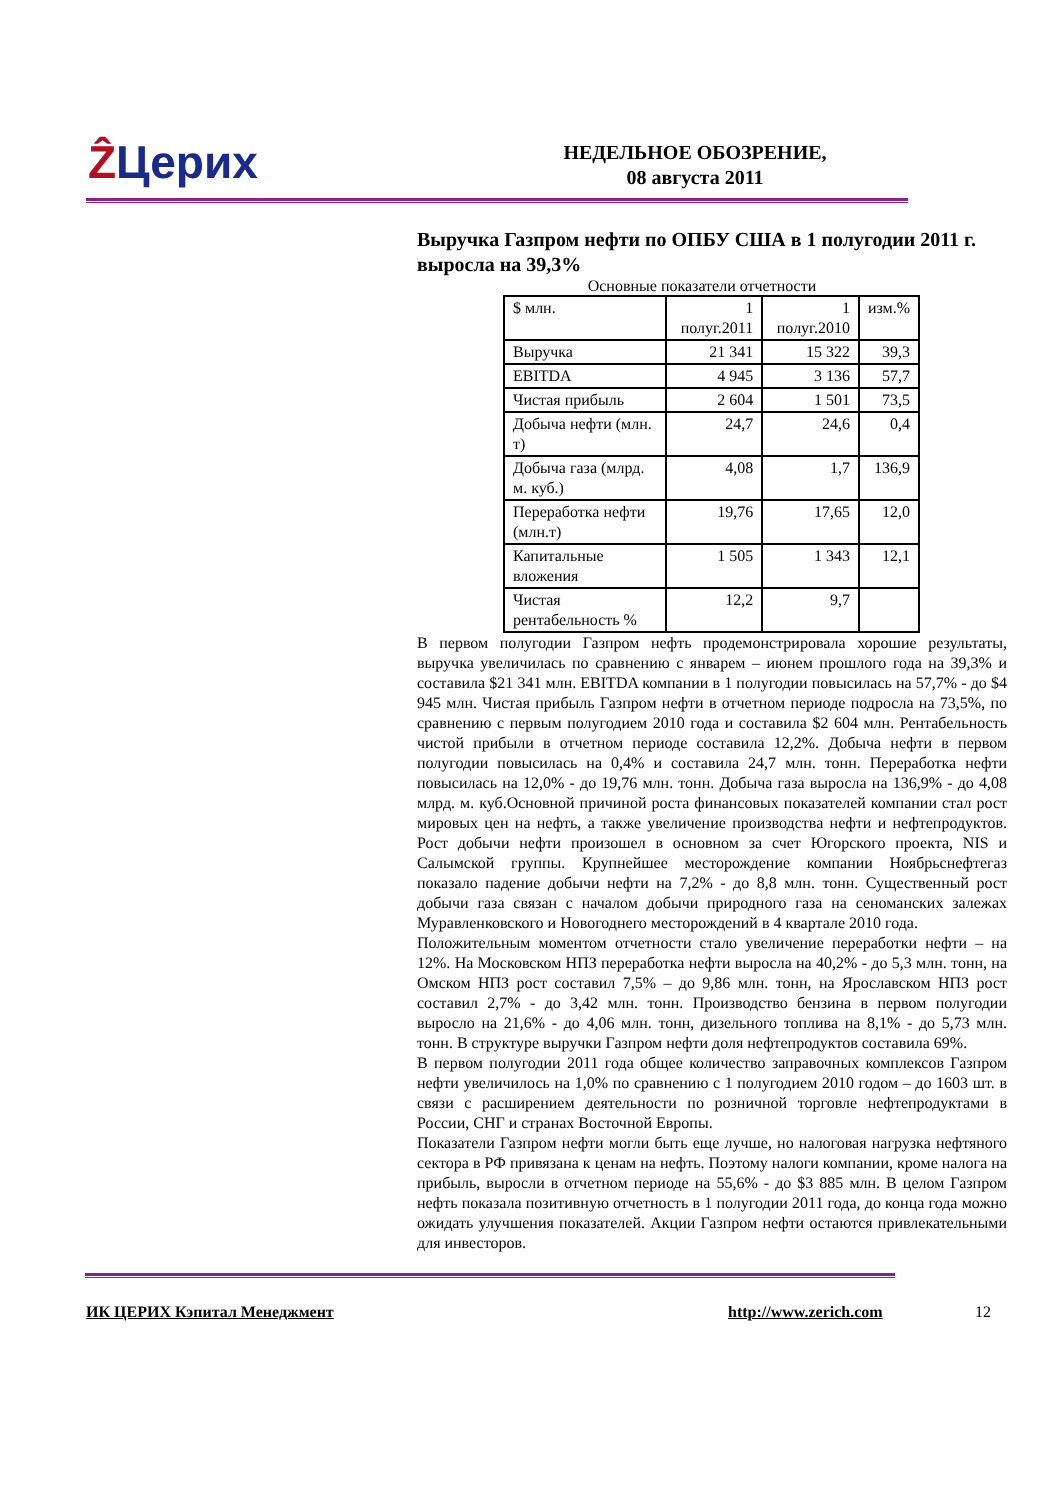ẐЦерих
НЕДЕЛЬНОЕ ОБОЗРЕНИЕ,
08 августа 2011
Выручка Газпром нефти по ОПБУ США в 1 полугодии 2011 г. выросла на 39,3%
Основные показатели отчетности
| $ млн. | 1 полуг.2011 | 1 полуг.2010 | изм.% |
| --- | --- | --- | --- |
| Выручка | 21 341 | 15 322 | 39,3 |
| EBITDA | 4 945 | 3 136 | 57,7 |
| Чистая прибыль | 2 604 | 1 501 | 73,5 |
| Добыча нефти (млн. т) | 24,7 | 24,6 | 0,4 |
| Добыча газа (млрд. м. куб.) | 4,08 | 1,7 | 136,9 |
| Переработка нефти (млн.т) | 19,76 | 17,65 | 12,0 |
| Капитальные вложения | 1 505 | 1 343 | 12,1 |
| Чистая рентабельность % | 12,2 | 9,7 | |
В первом полугодии Газпром нефть продемонстрировала хорошие результаты, выручка увеличилась по сравнению с январем – июнем прошлого года на 39,3% и составила $21 341 млн. EBITDA компании в 1 полугодии повысилась на 57,7% - до $4 945 млн. Чистая прибыль Газпром нефти в отчетном периоде подросла на 73,5%, по сравнению с первым полугодием 2010 года и составила $2 604 млн. Рентабельность чистой прибыли в отчетном периоде составила 12,2%. Добыча нефти в первом полугодии повысилась на 0,4% и составила 24,7 млн. тонн. Переработка нефти повысилась на 12,0% - до 19,76 млн. тонн. Добыча газа выросла на 136,9% - до 4,08 млрд. м. куб.Основной причиной роста финансовых показателей компании стал рост мировых цен на нефть, а также увеличение производства нефти и нефтепродуктов. Рост добычи нефти произошел в основном за счет Югорского проекта, NIS и Салымской группы. Крупнейшее месторождение компании Ноябрьснефтегаз показало падение добычи нефти на 7,2% - до 8,8 млн. тонн. Существенный рост добычи газа связан с началом добычи природного газа на сеноманских залежах Муравленковского и Новогоднего месторождений в 4 квартале 2010 года.
Положительным моментом отчетности стало увеличение переработки нефти – на 12%. На Московском НПЗ переработка нефти выросла на 40,2% - до 5,3 млн. тонн, на Омском НПЗ рост составил 7,5% – до 9,86 млн. тонн, на Ярославском НПЗ рост составил 2,7% - до 3,42 млн. тонн. Производство бензина в первом полугодии выросло на 21,6% - до 4,06 млн. тонн, дизельного топлива на 8,1% - до 5,73 млн. тонн. В структуре выручки Газпром нефти доля нефтепродуктов составила 69%.
В первом полугодии 2011 года общее количество заправочных комплексов Газпром нефти увеличилось на 1,0% по сравнению с 1 полугодием 2010 годом – до 1603 шт. в связи с расширением деятельности по розничной торговле нефтепродуктами в России, СНГ и странах Восточной Европы.
Показатели Газпром нефти могли быть еще лучше, но налоговая нагрузка нефтяного сектора в РФ привязана к ценам на нефть. Поэтому налоги компании, кроме налога на прибыль, выросли в отчетном периоде на 55,6% - до $3 885 млн. В целом Газпром нефть показала позитивную отчетность в 1 полугодии 2011 года, до конца года можно ожидать улучшения показателей. Акции Газпром нефти остаются привлекательными для инвесторов.
ИК ЦЕРИХ Кэпитал Менеджмент http://www.zerich.com 12